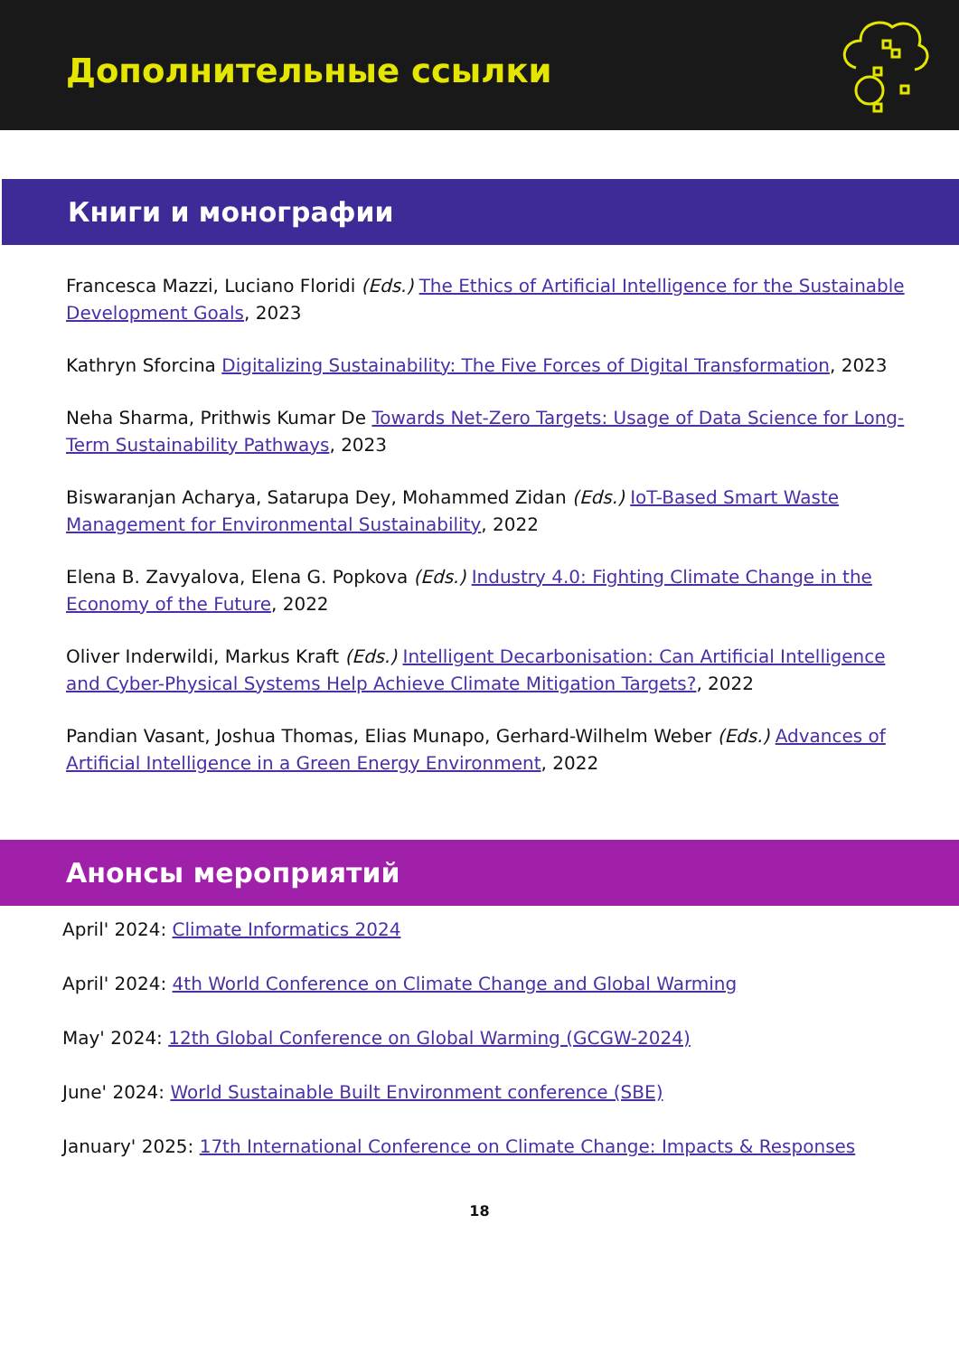Дополнительные ссылки
Книги и монографии
Francesca Mazzi, Luciano Floridi (Eds.) The Ethics of Artificial Intelligence for the Sustainable Development Goals, 2023
Kathryn Sforcina Digitalizing Sustainability: The Five Forces of Digital Transformation, 2023
Neha Sharma, Prithwis Kumar De Towards Net-Zero Targets: Usage of Data Science for Long-Term Sustainability Pathways, 2023
Biswaranjan Acharya, Satarupa Dey, Mohammed Zidan (Eds.) IoT-Based Smart Waste Management for Environmental Sustainability, 2022
Elena B. Zavyalova, Elena G. Popkova (Eds.) Industry 4.0: Fighting Climate Change in the Economy of the Future, 2022
Oliver Inderwildi, Markus Kraft (Eds.) Intelligent Decarbonisation: Can Artificial Intelligence and Cyber-Physical Systems Help Achieve Climate Mitigation Targets?, 2022
Pandian Vasant, Joshua Thomas, Elias Munapo, Gerhard-Wilhelm Weber (Eds.) Advances of Artificial Intelligence in a Green Energy Environment, 2022
Анонсы мероприятий
April' 2024: Climate Informatics 2024
April' 2024: 4th World Conference on Climate Change and Global Warming
May' 2024: 12th Global Conference on Global Warming (GCGW-2024)
June' 2024: World Sustainable Built Environment conference (SBE)
January' 2025: 17th International Conference on Climate Change: Impacts & Responses
18